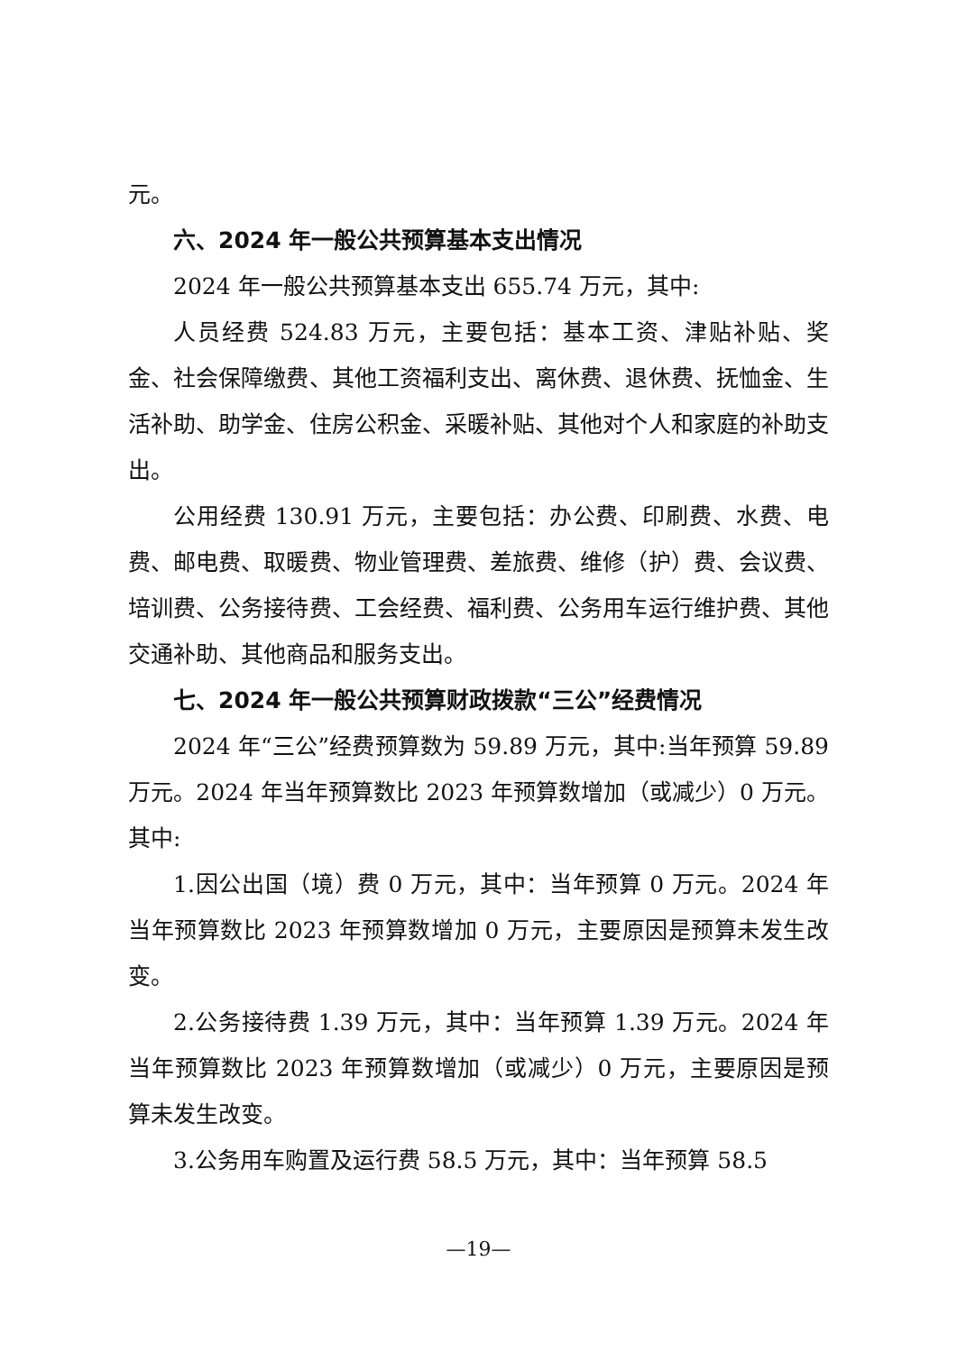元。
六、2024 年一般公共预算基本支出情况
2024 年一般公共预算基本支出 655.74 万元，其中:
人员经费 524.83 万元，主要包括：基本工资、津贴补贴、奖金、社会保障缴费、其他工资福利支出、离休费、退休费、抚恤金、生活补助、助学金、住房公积金、采暖补贴、其他对个人和家庭的补助支出。
公用经费 130.91 万元，主要包括：办公费、印刷费、水费、电费、邮电费、取暖费、物业管理费、差旅费、维修（护）费、会议费、培训费、公务接待费、工会经费、福利费、公务用车运行维护费、其他交通补助、其他商品和服务支出。
七、2024 年一般公共预算财政拨款“三公”经费情况
2024 年“三公”经费预算数为 59.89 万元，其中:当年预算 59.89 万元。2024 年当年预算数比 2023 年预算数增加（或减少）0 万元。其中:
1.因公出国（境）费 0 万元，其中：当年预算 0 万元。2024 年当年预算数比 2023 年预算数增加 0 万元，主要原因是预算未发生改变。
2.公务接待费 1.39 万元，其中：当年预算 1.39 万元。2024 年当年预算数比 2023 年预算数增加（或减少）0 万元，主要原因是预算未发生改变。
3.公务用车购置及运行费 58.5 万元，其中：当年预算 58.5
—19—